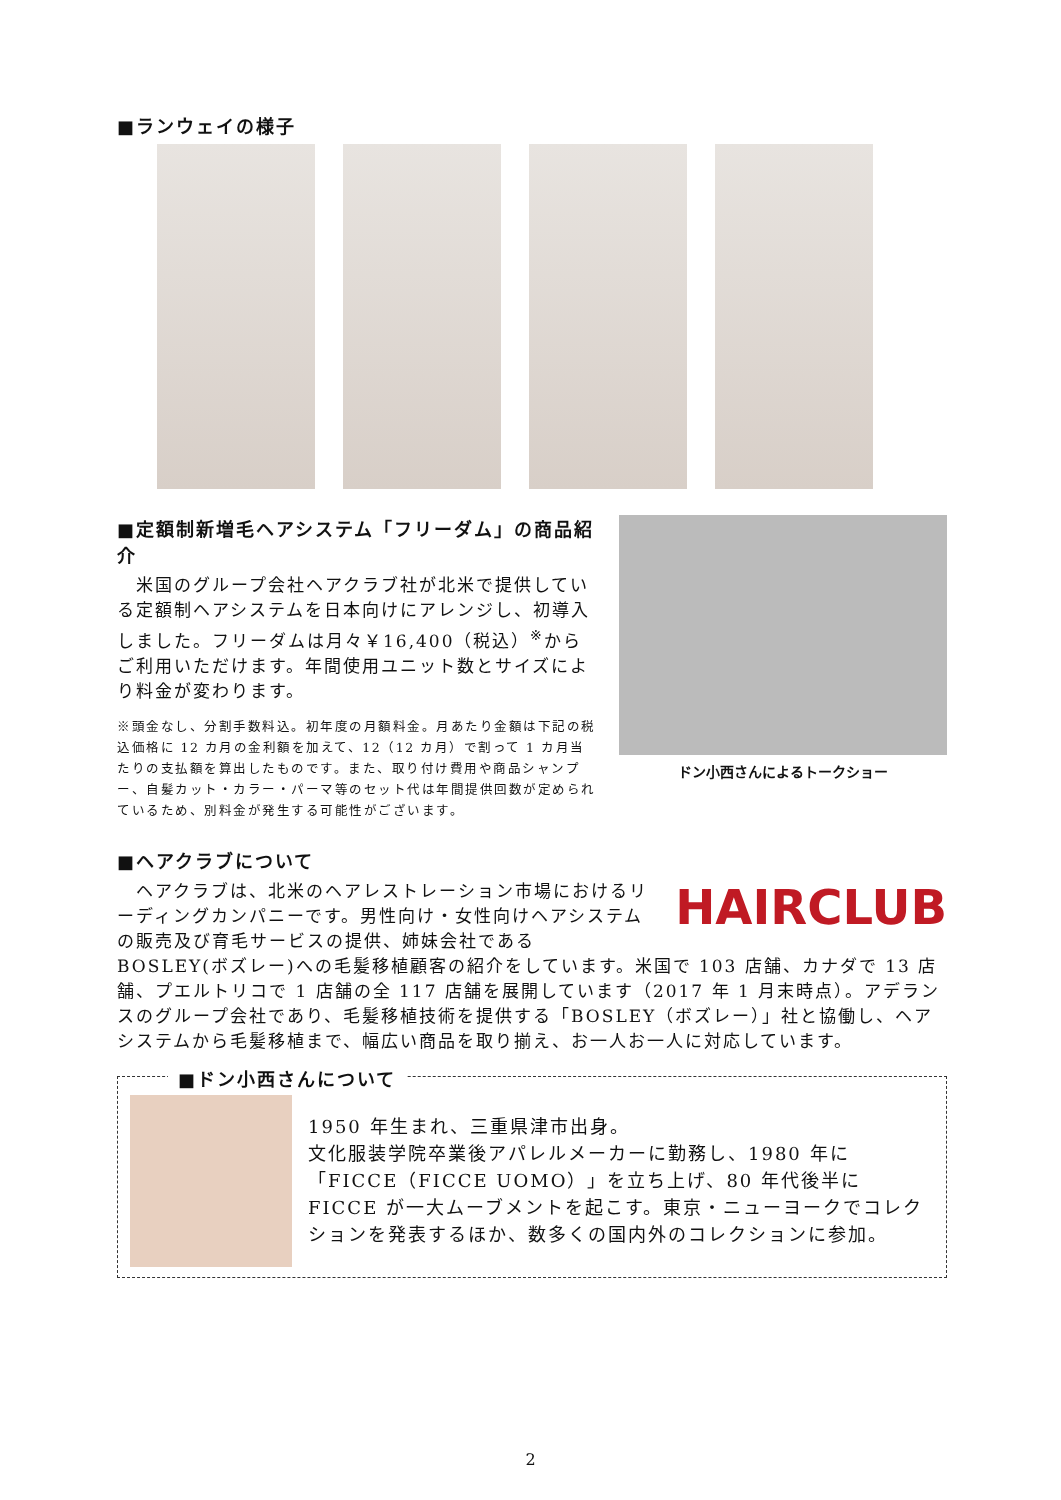■ランウェイの様子
■定額制新増毛ヘアシステム「フリーダム」の商品紹介
　米国のグループ会社ヘアクラブ社が北米で提供している定額制ヘアシステムを日本向けにアレンジし、初導入しました。フリーダムは月々￥16,400（税込）<sup>※</sup>からご利用いただけます。年間使用ユニット数とサイズにより料金が変わります。
※頭金なし、分割手数料込。初年度の月額料金。月あたり金額は下記の税込価格に 12 カ月の金利額を加えて、12（12 カ月）で割って 1 カ月当たりの支払額を算出したものです。また、取り付け費用や商品シャンプー、自髪カット・カラー・パーマ等のセット代は年間提供回数が定められているため、別料金が発生する可能性がございます。
ドン小西さんによるトークショー
■ヘアクラブについて
HAIRCLUB
　ヘアクラブは、北米のヘアレストレーション市場におけるリーディングカンパニーです。男性向け・女性向けヘアシステムの販売及び育毛サービスの提供、姉妹会社である BOSLEY(ボズレー)への毛髪移植顧客の紹介をしています。米国で 103 店舗、カナダで 13 店舗、プエルトリコで 1 店舗の全 117 店舗を展開しています（2017 年 1 月末時点）。アデランスのグループ会社であり、毛髪移植技術を提供する「BOSLEY（ボズレー）」社と協働し、ヘアシステムから毛髪移植まで、幅広い商品を取り揃え、お一人お一人に対応しています。
■ドン小西さんについて
1950 年生まれ、三重県津市出身。
文化服装学院卒業後アパレルメーカーに勤務し、1980 年に「FICCE（FICCE UOMO）」を立ち上げ、80 年代後半に FICCE が一大ムーブメントを起こす。東京・ニューヨークでコレクションを発表するほか、数多くの国内外のコレクションに参加。
2